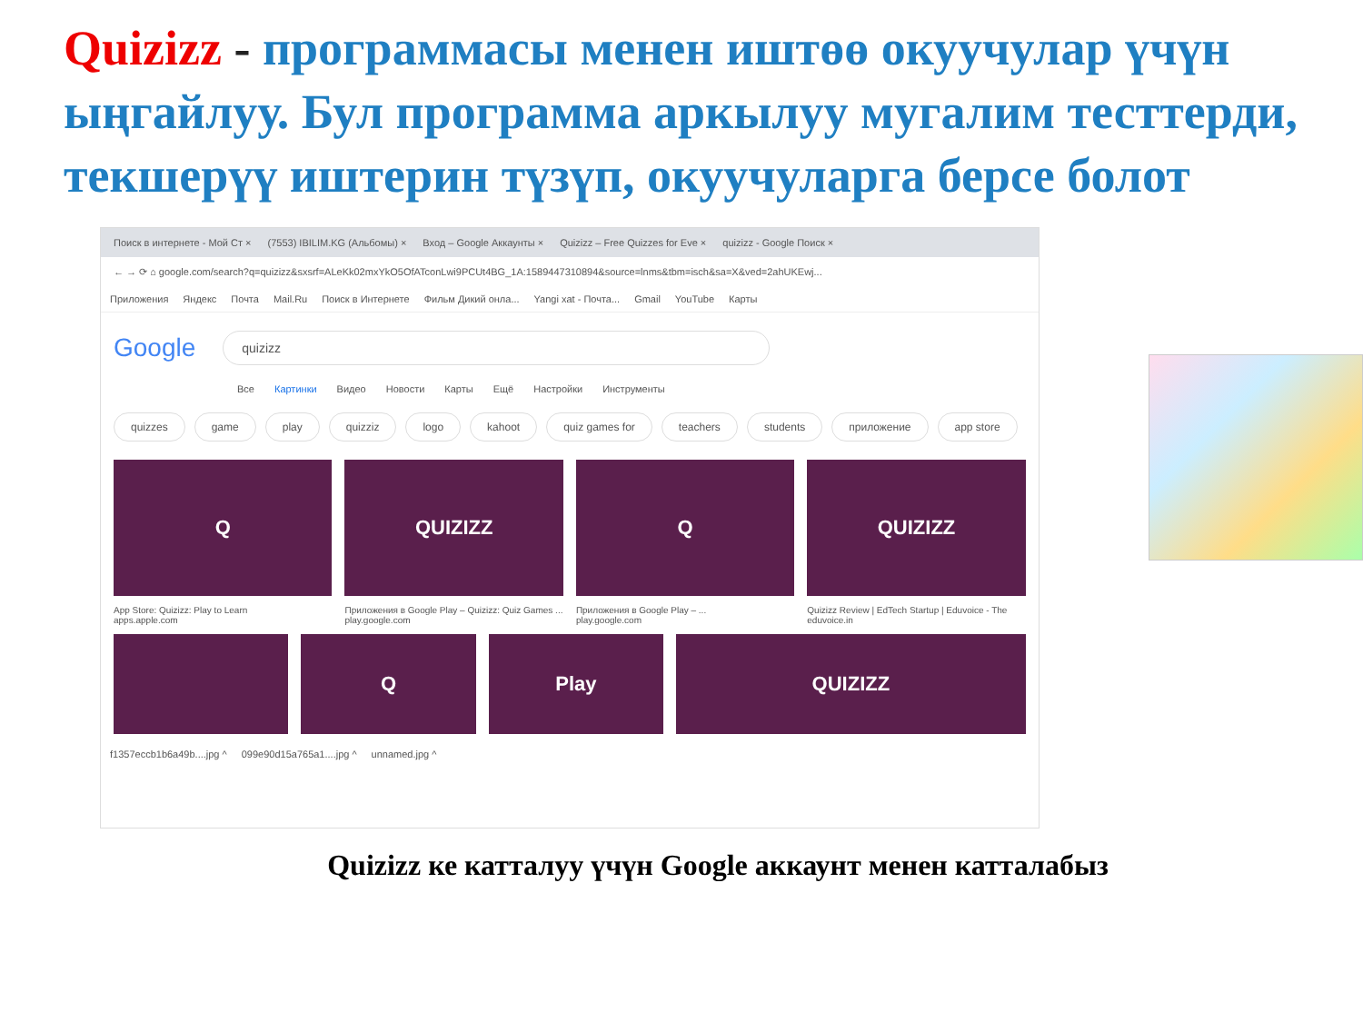Quizizz - программасы менен иштөө окуучулар үчүн ыңгайлуу. Бул программа аркылуу мугалим тесттерди, текшерүү иштерин түзүп, окуучуларга берсе болот
Поиск в интернете - Мой Ст × (7553) IBILIM.KG (Альбомы) × Вход – Google Аккаунты × Quizizz – Free Quizzes for Eve × quizizz - Google Поиск ×
← → ⟳ ⌂ google.com/search?q=quizizz&sxsrf=ALeKk02mxYkO5OfATconLwi9PCUt4BG_1A:1589447310894&source=lnms&tbm=isch&sa=X&ved=2ahUKEwj...
Приложения Яндекс Почта Mail.Ru Поиск в Интернете Фильм Дикий онла... Yangi xat - Почта... Gmail YouTube Карты
Google quizizz
Все Картинки Видео Новости Карты Ещё Настройки Инструменты
quizzes game play quizziz logo kahoot quiz games for teachers students приложение app store
Q QUIZIZZ Q QUIZIZZ
App Store: Quizizz: Play to Learn
apps.apple.com
Приложения в Google Play – Quizizz: Quiz Games ...
play.google.com
Приложения в Google Play – ...
play.google.com
Quizizz Review | EdTech Startup | Eduvoice - The
eduvoice.in
Q Play QUIZIZZ
f1357eccb1b6a49b....jpg ^ 099e90d15a765a1....jpg ^ unnamed.jpg ^
Quizizz ке катталуу үчүн Google аккаунт менен катталабыз